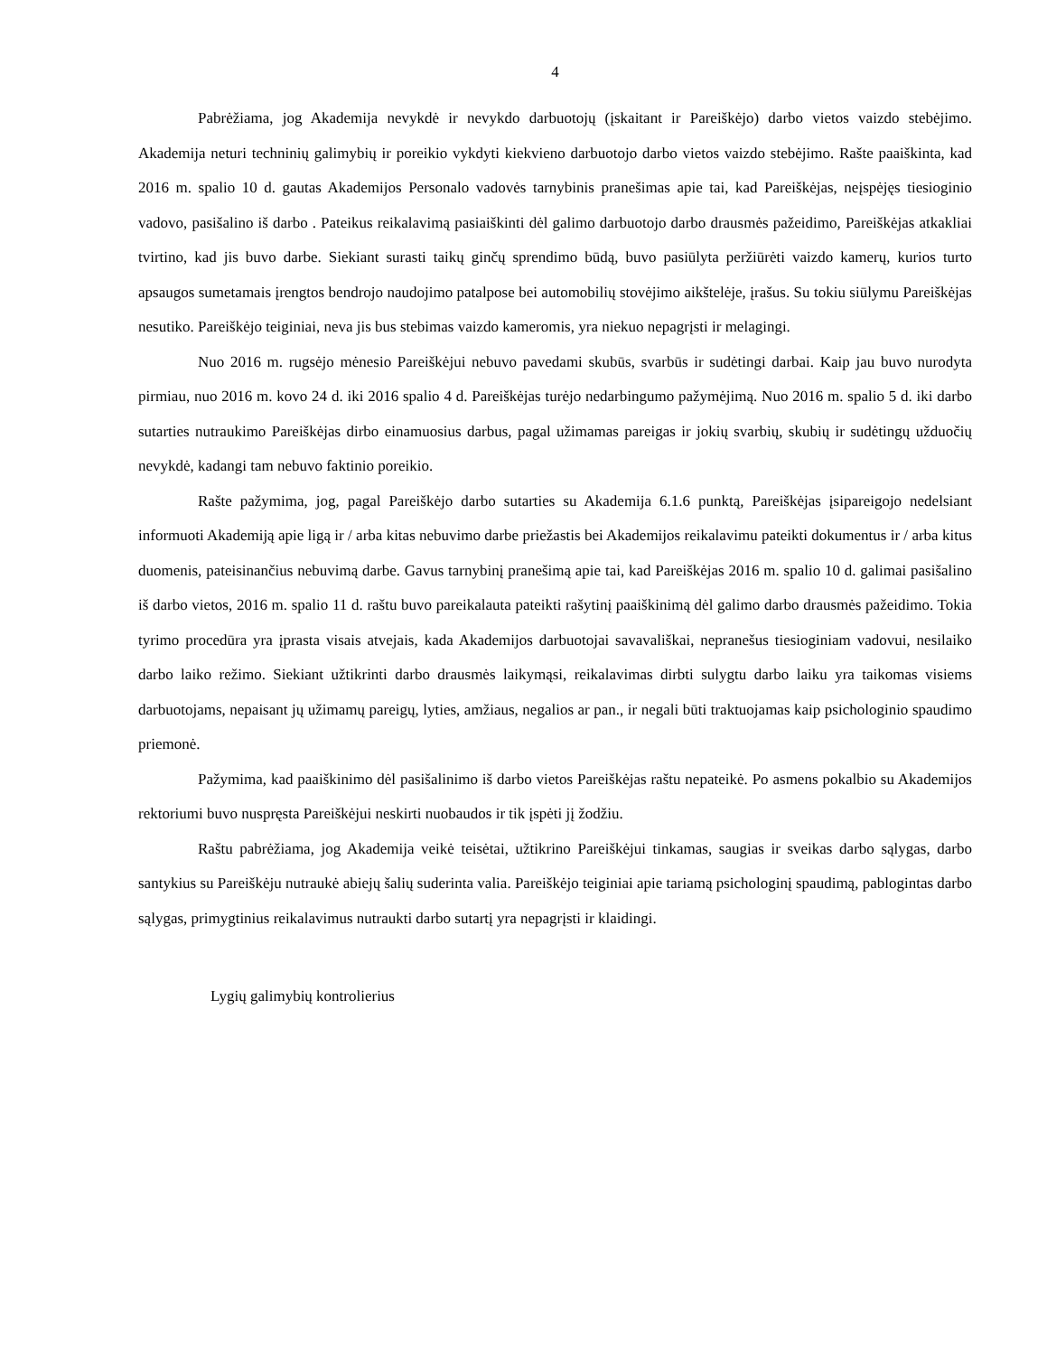4
Pabrėžiama, jog Akademija nevykdė ir nevykdo darbuotojų (įskaitant ir Pareiškėjo) darbo vietos vaizdo stebėjimo. Akademija neturi techninių galimybių ir poreikio vykdyti kiekvieno darbuotojo darbo vietos vaizdo stebėjimo. Rašte paaiškinta, kad 2016 m. spalio 10 d. gautas Akademijos Personalo vadovės tarnybinis pranešimas apie tai, kad Pareiškėjas, neįspėjęs tiesioginio vadovo, pasišalino iš darbo . Pateikus reikalavimą pasiaiškinti dėl galimo darbuotojo darbo drausmės pažeidimo, Pareiškėjas atkakliai tvirtino, kad jis buvo darbe. Siekiant surasti taikų ginčų sprendimo būdą, buvo pasiūlyta peržiūrėti vaizdo kamerų, kurios turto apsaugos sumetamais įrengtos bendrojo naudojimo patalpose bei automobilių stovėjimo aikštelėje, įrašus. Su tokiu siūlymu Pareiškėjas nesutiko. Pareiškėjo teiginiai, neva jis bus stebimas vaizdo kameromis, yra niekuo nepagrįsti ir melagingi.
Nuo 2016 m. rugsėjo mėnesio Pareiškėjui nebuvo pavedami skubūs, svarbūs ir sudėtingi darbai. Kaip jau buvo nurodyta pirmiau, nuo 2016 m. kovo 24 d. iki 2016 spalio 4 d. Pareiškėjas turėjo nedarbingumo pažymėjimą. Nuo 2016 m. spalio 5 d. iki darbo sutarties nutraukimo Pareiškėjas dirbo einamuosius darbus, pagal užimamas pareigas ir jokių svarbių, skubių ir sudėtingų užduočių nevykdė, kadangi tam nebuvo faktinio poreikio.
Rašte pažymima, jog, pagal Pareiškėjo darbo sutarties su Akademija 6.1.6 punktą, Pareiškėjas įsipareigojo nedelsiant informuoti Akademiją apie ligą ir / arba kitas nebuvimo darbe priežastis bei Akademijos reikalavimu pateikti dokumentus ir / arba kitus duomenis, pateisinančius nebuvimą darbe. Gavus tarnybinį pranešimą apie tai, kad Pareiškėjas 2016 m. spalio 10 d. galimai pasišalino iš darbo vietos, 2016 m. spalio 11 d. raštu buvo pareikalauta pateikti rašytinį paaiškinimą dėl galimo darbo drausmės pažeidimo. Tokia tyrimo procedūra yra įprasta visais atvejais, kada Akademijos darbuotojai savavališkai, nepranešus tiesioginiam vadovui, nesilaiko darbo laiko režimo. Siekiant užtikrinti darbo drausmės laikymąsi, reikalavimas dirbti sulygtu darbo laiku yra taikomas visiems darbuotojams, nepaisant jų užimamų pareigų, lyties, amžiaus, negalios ar pan., ir negali būti traktuojamas kaip psichologinio spaudimo priemonė.
Pažymima, kad paaiškinimo dėl pasišalinimo iš darbo vietos Pareiškėjas raštu nepateikė. Po asmens pokalbio su Akademijos rektoriumi buvo nuspręsta Pareiškėjui neskirti nuobaudos ir tik įspėti jį žodžiu.
Raštu pabrėžiama, jog Akademija veikė teisėtai, užtikrino Pareiškėjui tinkamas, saugias ir sveikas darbo sąlygas, darbo santykius su Pareiškėju nutraukė abiejų šalių suderinta valia. Pareiškėjo teiginiai apie tariamą psichologinį spaudimą, pablogintas darbo sąlygas, primygtinius reikalavimus nutraukti darbo sutartį yra nepagrįsti ir klaidingi.
Lygių galimybių kontrolierius